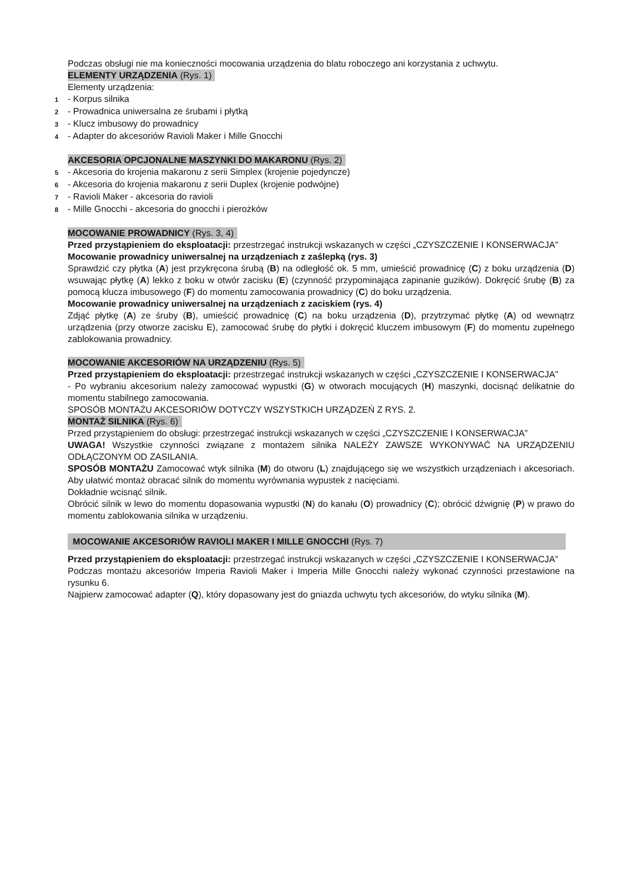Podczas obsługi nie ma konieczności mocowania urządzenia do blatu roboczego ani korzystania z uchwytu.
ELEMENTY URZĄDZENIA (Rys. 1)
Elementy urządzenia:
1 - Korpus silnika
2 - Prowadnica uniwersalna ze śrubami i płytką
3 - Klucz imbusowy do prowadnicy
4 - Adapter do akcesoriów Ravioli Maker i Mille Gnocchi
AKCESORIA OPCJONALNE MASZYNKI DO MAKARONU (Rys. 2)
5 - Akcesoria do krojenia makaronu z serii Simplex (krojenie pojedyncze)
6 - Akcesoria do krojenia makaronu z serii Duplex (krojenie podwójne)
7 - Ravioli Maker - akcesoria do ravioli
8 - Mille Gnocchi - akcesoria do gnocchi i pierożków
MOCOWANIE PROWADNICY (Rys. 3, 4)
Przed przystąpieniem do eksploatacji: przestrzegać instrukcji wskazanych w części „CZYSZCZENIE I KONSERWACJA”
Mocowanie prowadnicy uniwersalnej na urządzeniach z zaślepką (rys. 3)
Sprawdzić czy płytka (A) jest przykręcona śrubą (B) na odległość ok. 5 mm, umieścić prowadnicę (C) z boku urządzenia (D) wsuwając płytkę (A) lekko z boku w otwór zacisku (E) (czynność przypominająca zapinanie guzików). Dokręcić śrubę (B) za pomocą klucza imbusowego (F) do momentu zamocowania prowadnicy (C) do boku urządzenia.
Mocowanie prowadnicy uniwersalnej na urządzeniach z zaciskiem (rys. 4)
Zdjąć płytkę (A) ze śruby (B), umieścić prowadnicę (C) na boku urządzenia (D), przytrzymać płytkę (A) od wewnątrz urządzenia (przy otworze zacisku E), zamocować śrubę do płytki i dokręcić kluczem imbusowym (F) do momentu zupełnego zablokowania prowadnicy.
MOCOWANIE AKCESORIÓW NA URZĄDZENIU (Rys. 5)
Przed przystąpieniem do eksploatacji: przestrzegać instrukcji wskazanych w części „CZYSZCZENIE I KONSERWACJA”
- Po wybraniu akcesorium należy zamocować wypustki (G) w otworach mocujących (H) maszynki, docisnąć delikatnie do momentu stabilnego zamocowania.
SPOSÓB MONTAŻU AKCESORIÓW DOTYCZY WSZYSTKICH URZĄDZEŃ Z RYS. 2.
MONTAŻ SILNIKA (Rys. 6)
Przed przystąpieniem do obsługi: przestrzegać instrukcji wskazanych w części „CZYSZCZENIE I KONSERWACJA”
UWAGA! Wszystkie czynności związane z montażem silnika NALEŻY ZAWSZE WYKONYWAĆ NA URZĄDZENIU ODŁĄCZONYM OD ZASILANIA.
SPOSÓB MONTAŻU Zamocować wtyk silnika (M) do otworu (L) znajdującego się we wszystkich urządzeniach i akcesoriach. Aby ułatwić montaż obracać silnik do momentu wyrównania wypustek z nacięciami.
Dokładnie wcisnąć silnik.
Obrócić silnik w lewo do momentu dopasowania wypustki (N) do kanału (O) prowadnicy (C); obrócić dźwignię (P) w prawo do momentu zablokowania silnika w urządzeniu.
MOCOWANIE AKCESORIÓW RAVIOLI MAKER I MILLE GNOCCHI (Rys. 7)
Przed przystąpieniem do eksploatacji: przestrzegać instrukcji wskazanych w części „CZYSZCZENIE I KONSERWACJA”
Podczas montażu akcesoriów Imperia Ravioli Maker i Imperia Mille Gnocchi należy wykonać czynności przestawione na rysunku 6.
Najpierw zamocować adapter (Q), który dopasowany jest do gniazda uchwytu tych akcesoriów, do wtyku silnika (M).